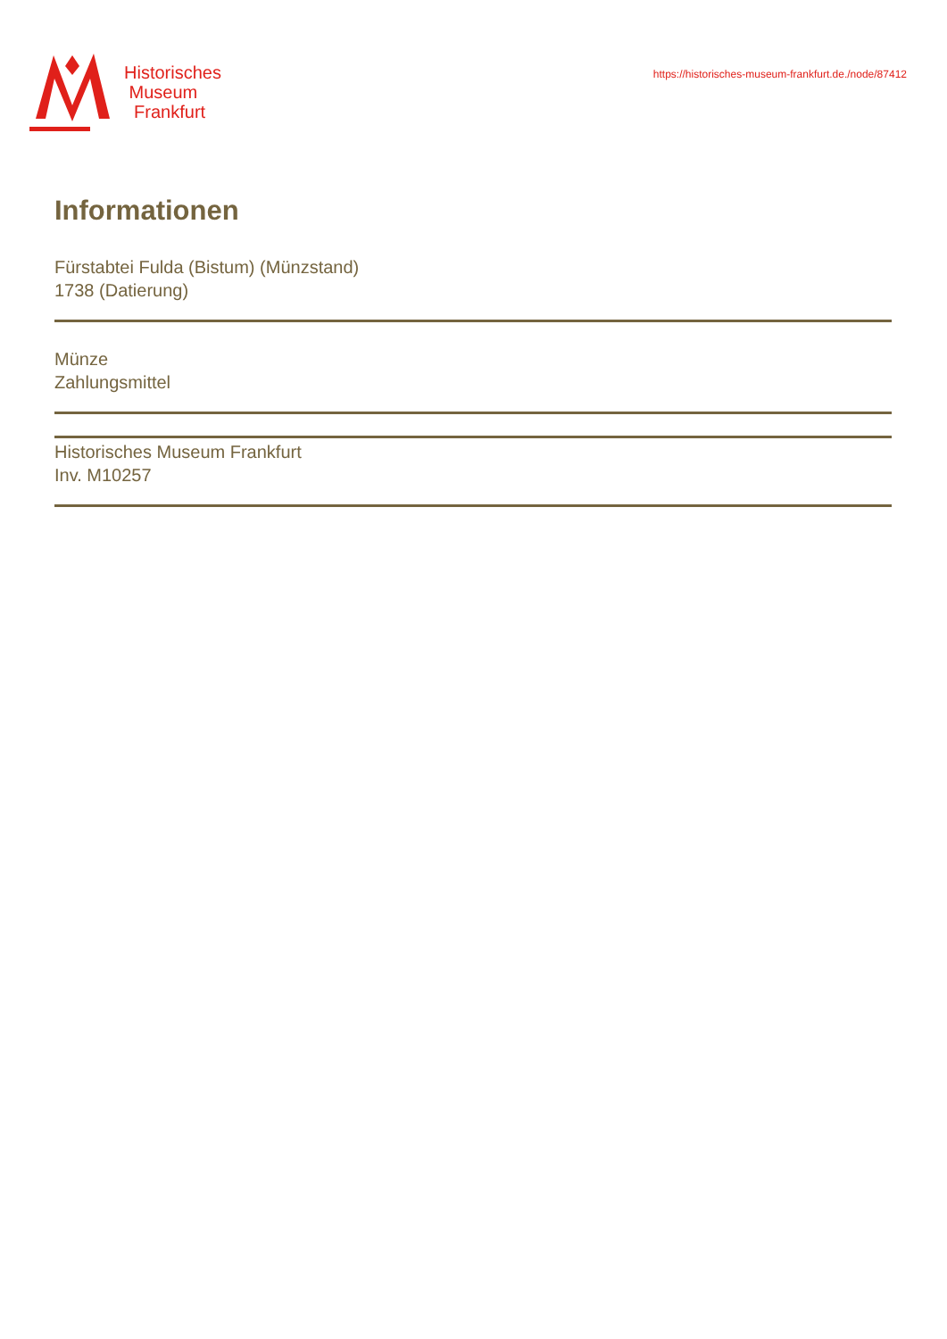Historisches
Museum
Frankfurt
https://historisches-museum-frankfurt.de./node/87412
Informationen
Fürstabtei Fulda (Bistum) (Münzstand)
1738 (Datierung)
Münze
Zahlungsmittel
Historisches Museum Frankfurt
Inv. M10257